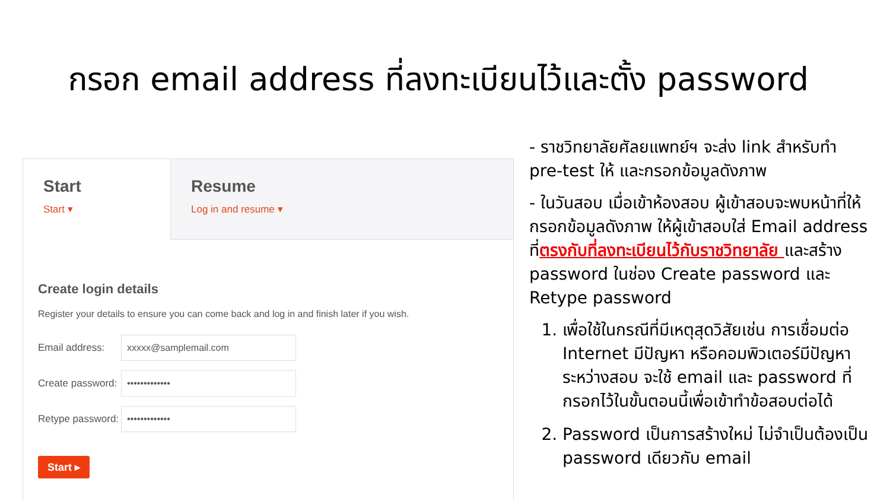กรอก email address ที่ลงทะเบียนไว้และตั้ง password
Start
Start ▾
Resume
Log in and resume ▾
Create login details
Register your details to ensure you can come back and log in and finish later if you wish.
Email address:
xxxxx@samplemail.com
Create password:
•••••••••••••
Retype password:
•••••••••••••
Start ▸
- ราชวิทยาลัยศัลยแพทย์ฯ จะส่ง link สำหรับทำ pre-test ให้ และกรอกข้อมูลดังภาพ
- ในวันสอบ เมื่อเข้าห้องสอบ ผู้เข้าสอบจะพบหน้าที่ให้กรอกข้อมูลดังภาพ ให้ผู้เข้าสอบใส่ Email address ที่ตรงกับที่ลงทะเบียนไว้กับราชวิทยาลัย และสร้าง password ในช่อง Create password และ Retype password
1. เพื่อใช้ในกรณีที่มีเหตุสุดวิสัยเช่น การเชื่อมต่อ Internet มีปัญหา หรือคอมพิวเตอร์มีปัญหาระหว่างสอบ จะใช้ email และ password ที่กรอกไว้ในขั้นตอนนี้เพื่อเข้าทำข้อสอบต่อได้
2. Password เป็นการสร้างใหม่ ไม่จำเป็นต้องเป็น password เดียวกับ email